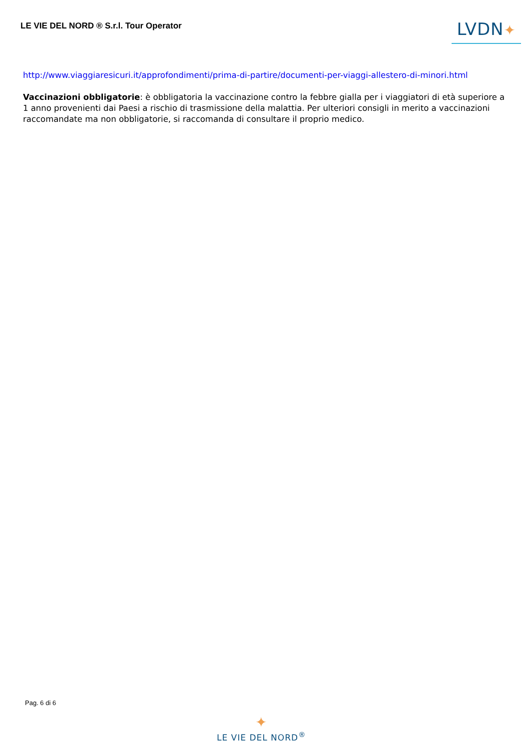LE VIE DEL NORD ® S.r.l. Tour Operator
LVDN✦
http://www.viaggiaresicuri.it/approfondimenti/prima-di-partire/documenti-per-viaggi-allestero-di-minori.html
Vaccinazioni obbligatorie: è obbligatoria la vaccinazione contro la febbre gialla per i viaggiatori di età superiore a 1 anno provenienti dai Paesi a rischio di trasmissione della malattia. Per ulteriori consigli in merito a vaccinazioni raccomandate ma non obbligatorie, si raccomanda di consultare il proprio medico.
Pag. 6 di 6
✦
LE VIE DEL NORD<sup>®</sup>